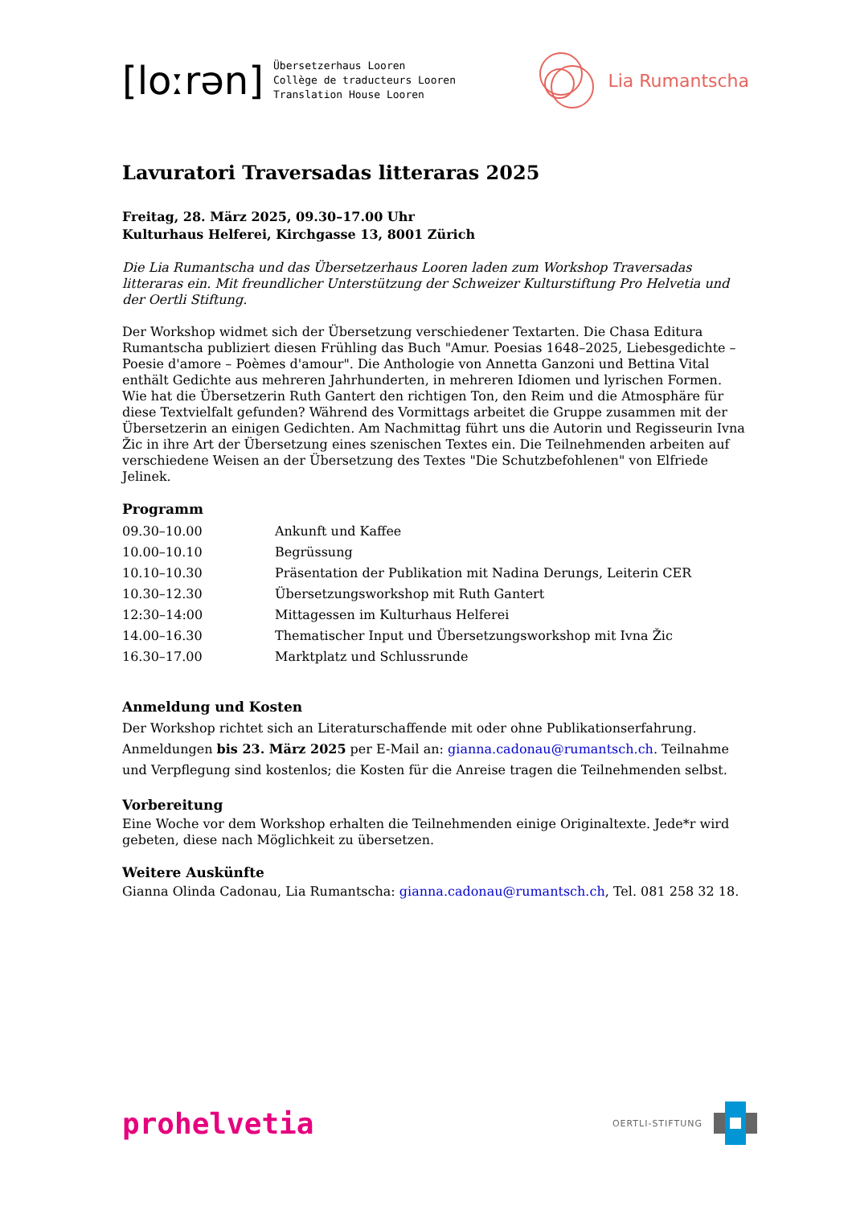[loːrən]
Übersetzerhaus Looren
Collège de traducteurs Looren
Translation House Looren
Lia Rumantscha
Lavuratori Traversadas litteraras 2025
Freitag, 28. März 2025, 09.30–17.00 Uhr
Kulturhaus Helferei, Kirchgasse 13, 8001 Zürich
Die Lia Rumantscha und das Übersetzerhaus Looren laden zum Workshop Traversadas litteraras ein. Mit freundlicher Unterstützung der Schweizer Kulturstiftung Pro Helvetia und der Oertli Stiftung.
Der Workshop widmet sich der Übersetzung verschiedener Textarten. Die Chasa Editura Rumantscha publiziert diesen Frühling das Buch "Amur. Poesias 1648–2025, Liebesgedichte – Poesie d'amore – Poèmes d'amour". Die Anthologie von Annetta Ganzoni und Bettina Vital enthält Gedichte aus mehreren Jahrhunderten, in mehreren Idiomen und lyrischen Formen. Wie hat die Übersetzerin Ruth Gantert den richtigen Ton, den Reim und die Atmosphäre für diese Textvielfalt gefunden? Während des Vormittags arbeitet die Gruppe zusammen mit der Übersetzerin an einigen Gedichten. Am Nachmittag führt uns die Autorin und Regisseurin Ivna Žic in ihre Art der Übersetzung eines szenischen Textes ein. Die Teilnehmenden arbeiten auf verschiedene Weisen an der Übersetzung des Textes "Die Schutzbefohlenen" von Elfriede Jelinek.
Programm
| 09.30–10.00 | Ankunft und Kaffee |
| 10.00–10.10 | Begrüssung |
| 10.10–10.30 | Präsentation der Publikation mit Nadina Derungs, Leiterin CER |
| 10.30–12.30 | Übersetzungsworkshop mit Ruth Gantert |
| 12:30–14:00 | Mittagessen im Kulturhaus Helferei |
| 14.00–16.30 | Thematischer Input und Übersetzungsworkshop mit Ivna Žic |
| 16.30–17.00 | Marktplatz und Schlussrunde |
Anmeldung und Kosten
Der Workshop richtet sich an Literaturschaffende mit oder ohne Publikationserfahrung. Anmeldungen bis 23. März 2025 per E-Mail an: gianna.cadonau@rumantsch.ch. Teilnahme und Verpflegung sind kostenlos; die Kosten für die Anreise tragen die Teilnehmenden selbst.
Vorbereitung
Eine Woche vor dem Workshop erhalten die Teilnehmenden einige Originaltexte. Jede*r wird gebeten, diese nach Möglichkeit zu übersetzen.
Weitere Auskünfte
Gianna Olinda Cadonau, Lia Rumantscha: gianna.cadonau@rumantsch.ch, Tel. 081 258 32 18.
prohelvetia
OERTLI-STIFTUNG